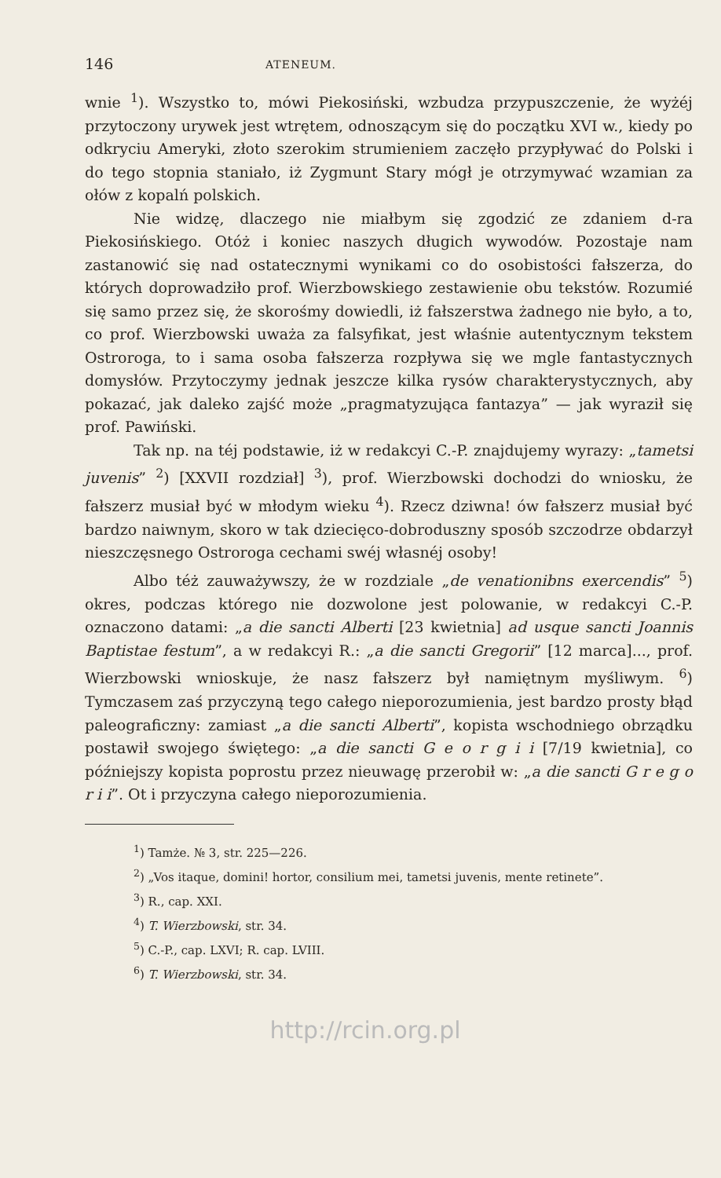146 ATENEUM.
wnie <sup>1</sup>). Wszystko to, mówi Piekosiński, wzbudza przypuszczenie, że wyżéj przytoczony urywek jest wtrętem, odnoszącym się do początku XVI w., kiedy po odkryciu Ameryki, złoto szerokim strumieniem zaczęło przypływać do Polski i do tego stopnia staniało, iż Zygmunt Stary mógł je otrzymywać wzamian za ołów z kopalń polskich.
Nie widzę, dlaczego nie miałbym się zgodzić ze zdaniem d-ra Piekosińskiego. Otóż i koniec naszych długich wywodów. Pozostaje nam zastanowić się nad ostatecznymi wynikami co do osobistości fałszerza, do których doprowadziło prof. Wierzbowskiego zestawienie obu tekstów. Rozumié się samo przez się, że skorośmy dowiedli, iż fałszerstwa żadnego nie było, a to, co prof. Wierzbowski uważa za falsyfikat, jest właśnie autentycznym tekstem Ostroroga, to i sama osoba fałszerza rozpływa się we mgle fantastycznych domysłów. Przytoczymy jednak jeszcze kilka rysów charakterystycznych, aby pokazać, jak daleko zajść może „pragmatyzująca fantazya” — jak wyraził się prof. Pawiński.
Tak np. na téj podstawie, iż w redakcyi C.-P. znajdujemy wyrazy: „tametsi juvenis” <sup>2</sup>) [XXVII rozdział] <sup>3</sup>), prof. Wierzbowski dochodzi do wniosku, że fałszerz musiał być w młodym wieku <sup>4</sup>). Rzecz dziwna! ów fałszerz musiał być bardzo naiwnym, skoro w tak dziecięco-dobroduszny sposób szczodrze obdarzył nieszczęsnego Ostroroga cechami swéj własnéj osoby!
Albo téż zauważywszy, że w rozdziale „de venationibns exercendis” <sup>5</sup>) okres, podczas którego nie dozwolone jest polowanie, w redakcyi C.-P. oznaczono datami: „a die sancti Alberti [23 kwietnia] ad usque sancti Joannis Baptistae festum”, a w redakcyi R.: „a die sancti Gregorii” [12 marca]..., prof. Wierzbowski wnioskuje, że nasz fałszerz był namiętnym myśliwym. <sup>6</sup>) Tymczasem zaś przyczyną tego całego nieporozumienia, jest bardzo prosty błąd paleograficzny: zamiast „a die sancti Alberti”, kopista wschodniego obrządku postawił swojego świętego: „a die sancti G e o r g i i [7/19 kwietnia], co późniejszy kopista poprostu przez nieuwagę przerobił w: „a die sancti G r e g o r i i”. Ot i przyczyna całego nieporozumienia.
<sup>1</sup>) Tamże. № 3, str. 225—226.
<sup>2</sup>) „Vos itaque, domini! hortor, consilium mei, tametsi juvenis, mente retinete”.
<sup>3</sup>) R., cap. XXI.
<sup>4</sup>) T. Wierzbowski, str. 34.
<sup>5</sup>) C.-P., cap. LXVI; R. cap. LVIII.
<sup>6</sup>) T. Wierzbowski, str. 34.
http://rcin.org.pl